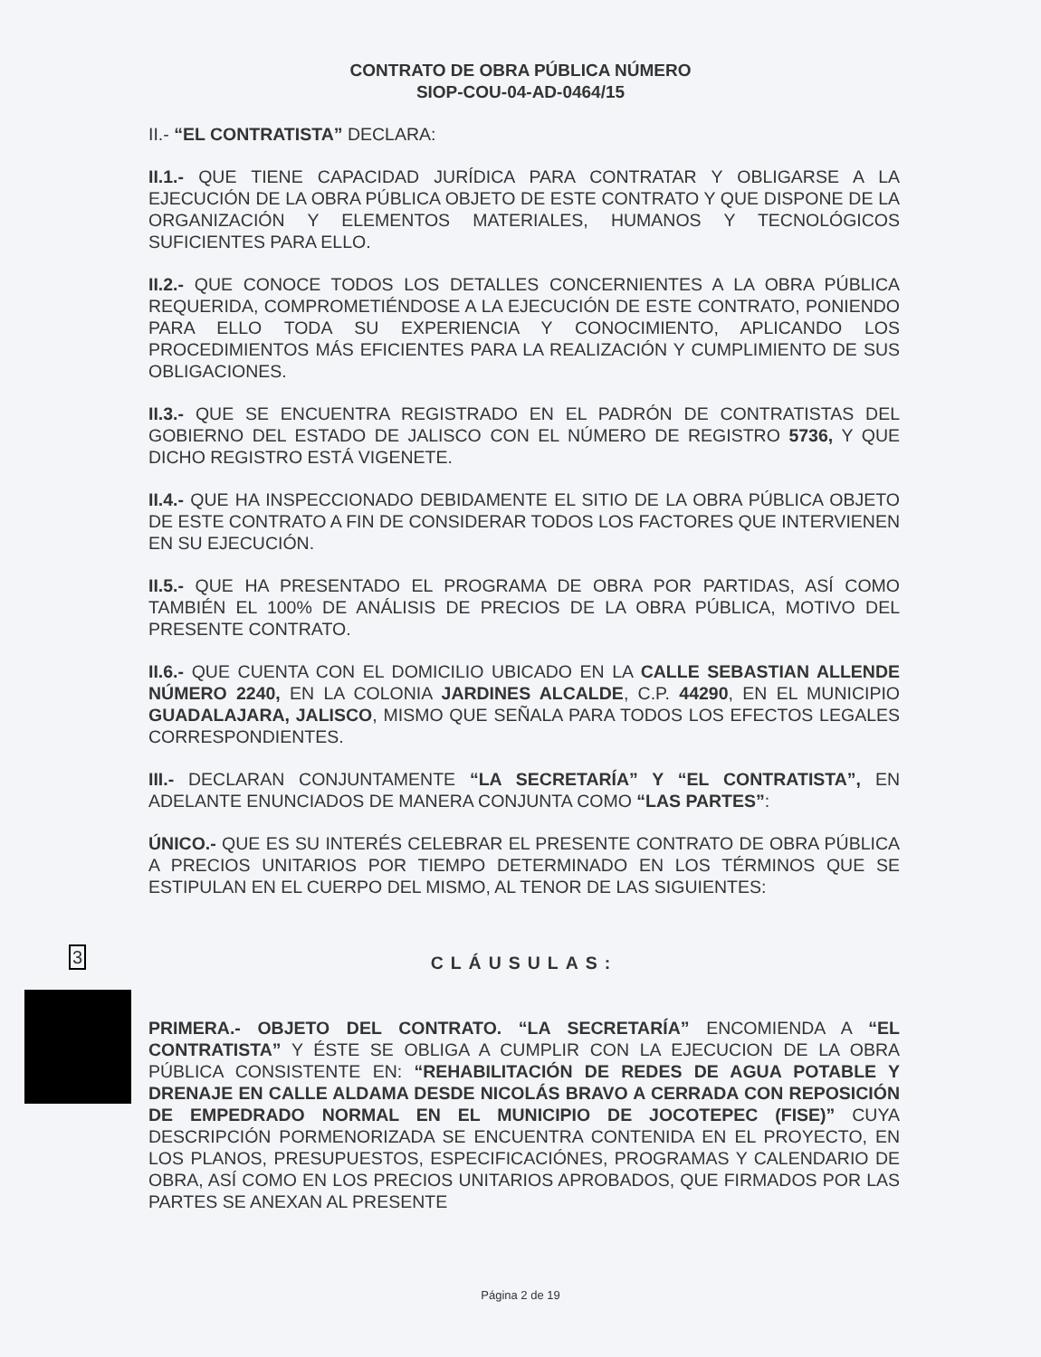CONTRATO DE OBRA PÚBLICA NÚMERO
SIOP-COU-04-AD-0464/15
II.- “EL CONTRATISTA” DECLARA:
II.1.- QUE TIENE CAPACIDAD JURÍDICA PARA CONTRATAR Y OBLIGARSE A LA EJECUCIÓN DE LA OBRA PÚBLICA OBJETO DE ESTE CONTRATO Y QUE DISPONE DE LA ORGANIZACIÓN Y ELEMENTOS MATERIALES, HUMANOS Y TECNOLÓGICOS SUFICIENTES PARA ELLO.
II.2.- QUE CONOCE TODOS LOS DETALLES CONCERNIENTES A LA OBRA PÚBLICA REQUERIDA, COMPROMETIÉNDOSE A LA EJECUCIÓN DE ESTE CONTRATO, PONIENDO PARA ELLO TODA SU EXPERIENCIA Y CONOCIMIENTO, APLICANDO LOS PROCEDIMIENTOS MÁS EFICIENTES PARA LA REALIZACIÓN Y CUMPLIMIENTO DE SUS OBLIGACIONES.
II.3.- QUE SE ENCUENTRA REGISTRADO EN EL PADRÓN DE CONTRATISTAS DEL GOBIERNO DEL ESTADO DE JALISCO CON EL NÚMERO DE REGISTRO 5736, Y QUE DICHO REGISTRO ESTÁ VIGENETE.
II.4.- QUE HA INSPECCIONADO DEBIDAMENTE EL SITIO DE LA OBRA PÚBLICA OBJETO DE ESTE CONTRATO A FIN DE CONSIDERAR TODOS LOS FACTORES QUE INTERVIENEN EN SU EJECUCIÓN.
II.5.- QUE HA PRESENTADO EL PROGRAMA DE OBRA POR PARTIDAS, ASÍ COMO TAMBIÉN EL 100% DE ANÁLISIS DE PRECIOS DE LA OBRA PÚBLICA, MOTIVO DEL PRESENTE CONTRATO.
II.6.- QUE CUENTA CON EL DOMICILIO UBICADO EN LA CALLE SEBASTIAN ALLENDE NÚMERO 2240, EN LA COLONIA JARDINES ALCALDE, C.P. 44290, EN EL MUNICIPIO GUADALAJARA, JALISCO, MISMO QUE SEÑALA PARA TODOS LOS EFECTOS LEGALES CORRESPONDIENTES.
III.- DECLARAN CONJUNTAMENTE “LA SECRETARÍA” Y “EL CONTRATISTA”, EN ADELANTE ENUNCIADOS DE MANERA CONJUNTA COMO “LAS PARTES”:
ÚNICO.- QUE ES SU INTERÉS CELEBRAR EL PRESENTE CONTRATO DE OBRA PÚBLICA A PRECIOS UNITARIOS POR TIEMPO DETERMINADO EN LOS TÉRMINOS QUE SE ESTIPULAN EN EL CUERPO DEL MISMO, AL TENOR DE LAS SIGUIENTES:
3 CLÁUSULAS:
PRIMERA.- OBJETO DEL CONTRATO. “LA SECRETARÍA” ENCOMIENDA A “EL CONTRATISTA” Y ÉSTE SE OBLIGA A CUMPLIR CON LA EJECUCION DE LA OBRA PÚBLICA CONSISTENTE EN: “REHABILITACIÓN DE REDES DE AGUA POTABLE Y DRENAJE EN CALLE ALDAMA DESDE NICOLÁS BRAVO A CERRADA CON REPOSICIÓN DE EMPEDRADO NORMAL EN EL MUNICIPIO DE JOCOTEPEC (FISE)” CUYA DESCRIPCIÓN PORMENORIZADA SE ENCUENTRA CONTENIDA EN EL PROYECTO, EN LOS PLANOS, PRESUPUESTOS, ESPECIFICACIÓNES, PROGRAMAS Y CALENDARIO DE OBRA, ASÍ COMO EN LOS PRECIOS UNITARIOS APROBADOS, QUE FIRMADOS POR LAS PARTES SE ANEXAN AL PRESENTE
Página 2 de 19